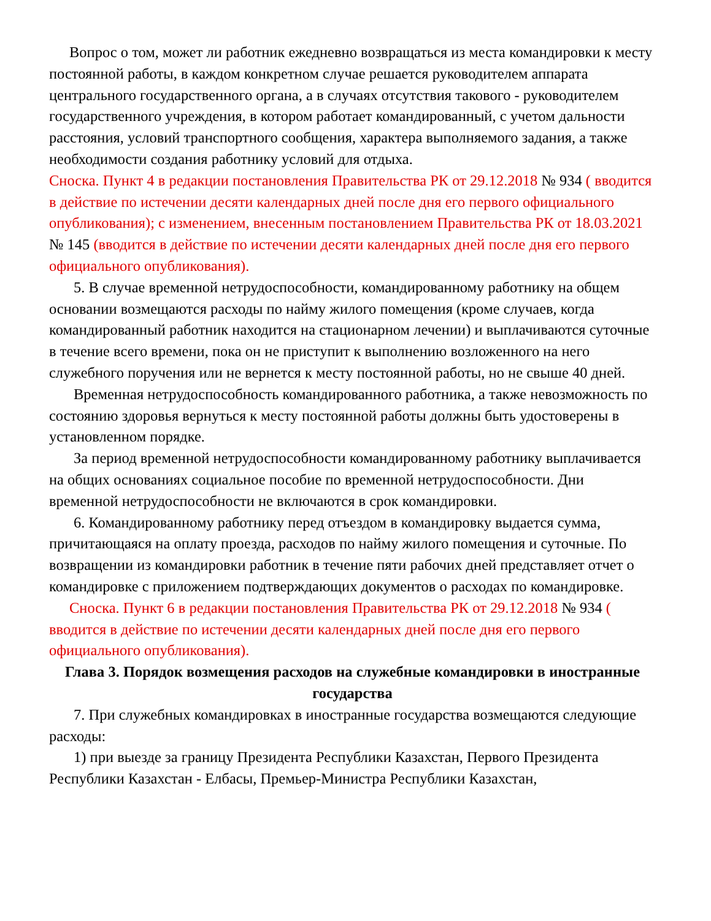Вопрос о том, может ли работник ежедневно возвращаться из места командировки к месту постоянной работы, в каждом конкретном случае решается руководителем аппарата центрального государственного органа, а в случаях отсутствия такового - руководителем государственного учреждения, в котором работает командированный, с учетом дальности расстояния, условий транспортного сообщения, характера выполняемого задания, а также необходимости создания работнику условий для отдыха.
Сноска. Пункт 4 в редакции постановления Правительства РК от 29.12.2018 № 934 ( вводится в действие по истечении десяти календарных дней после дня его первого официального опубликования); с изменением, внесенным постановлением Правительства РК от 18.03.2021 № 145 (вводится в действие по истечении десяти календарных дней после дня его первого официального опубликования).
5. В случае временной нетрудоспособности, командированному работнику на общем основании возмещаются расходы по найму жилого помещения (кроме случаев, когда командированный работник находится на стационарном лечении) и выплачиваются суточные в течение всего времени, пока он не приступит к выполнению возложенного на него служебного поручения или не вернется к месту постоянной работы, но не свыше 40 дней.
Временная нетрудоспособность командированного работника, а также невозможность по состоянию здоровья вернуться к месту постоянной работы должны быть удостоверены в установленном порядке.
За период временной нетрудоспособности командированному работнику выплачивается на общих основаниях социальное пособие по временной нетрудоспособности. Дни временной нетрудоспособности не включаются в срок командировки.
6. Командированному работнику перед отъездом в командировку выдается сумма, причитающаяся на оплату проезда, расходов по найму жилого помещения и суточные. По возвращении из командировки работник в течение пяти рабочих дней представляет отчет о командировке с приложением подтверждающих документов о расходах по командировке.
Сноска. Пункт 6 в редакции постановления Правительства РК от 29.12.2018 № 934 ( вводится в действие по истечении десяти календарных дней после дня его первого официального опубликования).
Глава 3. Порядок возмещения расходов на служебные командировки в иностранные государства
7. При служебных командировках в иностранные государства возмещаются следующие расходы:
1) при выезде за границу Президента Республики Казахстан, Первого Президента Республики Казахстан - Елбасы, Премьер-Министра Республики Казахстан,